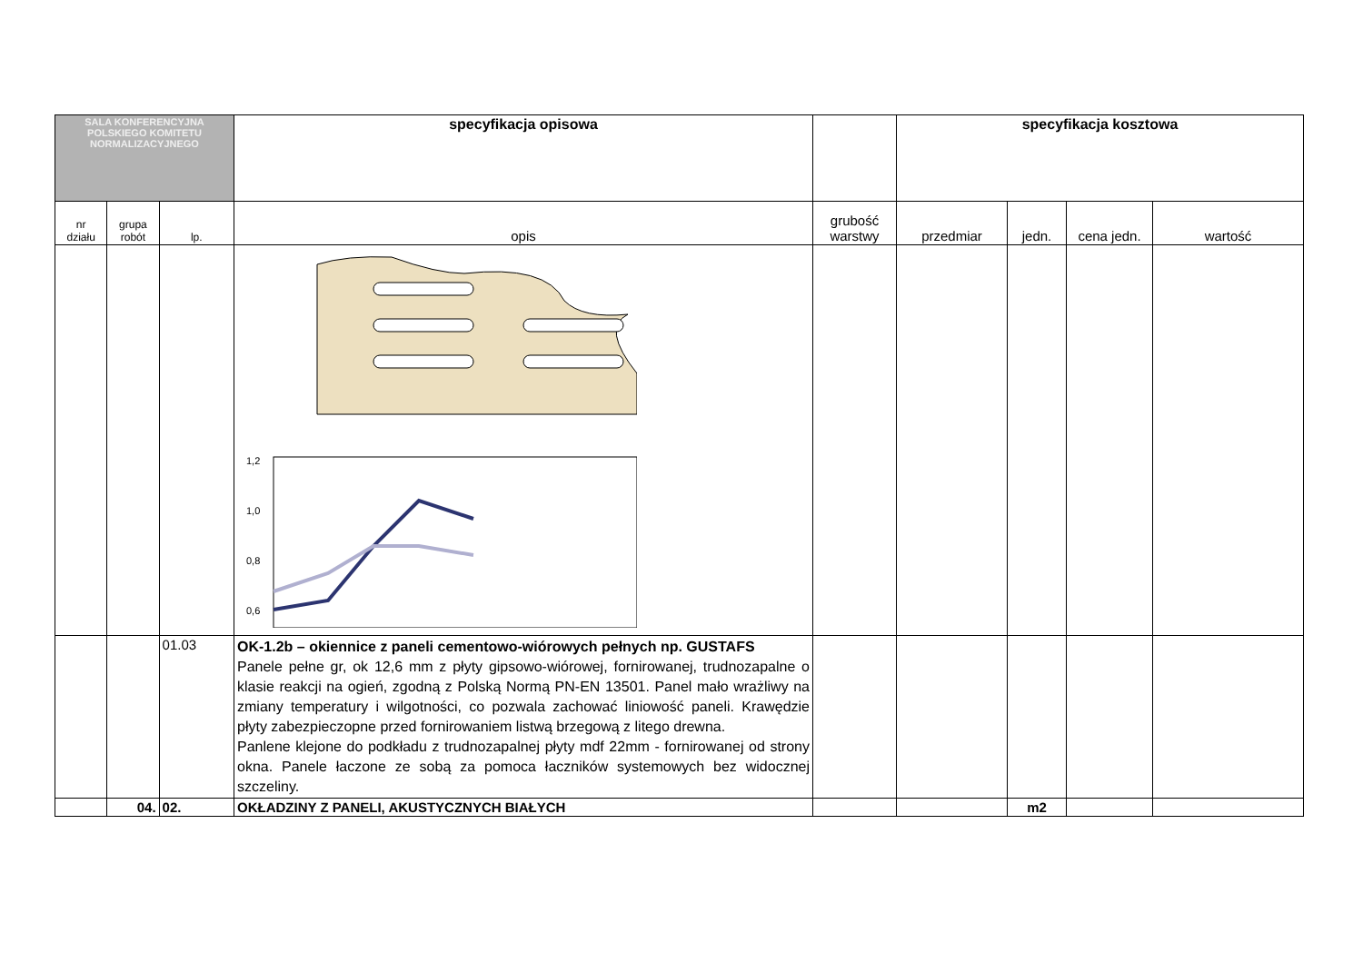| SALA KONFERENCYJNA POLSKIEGO KOMITETU NORMALIZACYJNEGO | | | specyfikacja opisowa | | specyfikacja kosztowa | | | |
| nr działu | grupa robót | lp. | opis | grubość warstwy | przedmiar | jedn. | cena jedn. | wartość |
| | | | 1,2 1,0 0,8 0,6 | | | | | |
| | | 01.03 | OK-1.2b – okiennice z paneli cementowo-wiórowych pełnych np. GUSTAFS Panele pełne gr, ok 12,6 mm z płyty gipsowo-wiórowej, fornirowanej, trudnozapalne o klasie reakcji na ogień, zgodną z Polską Normą PN-EN 13501. Panel mało wrażliwy na zmiany temperatury i wilgotności, co pozwala zachować liniowość paneli. Krawędzie płyty zabezpieczopne przed fornirowaniem listwą brzegową z litego drewna. Panlene klejone do podkładu z trudnozapalnej płyty mdf 22mm - fornirowanej od strony okna. Panele łaczone ze sobą za pomoca łaczników systemowych bez widocznej szczeliny. | | | | | |
| | 04. | 02. | OKŁADZINY Z PANELI, AKUSTYCZNYCH BIAŁYCH | | | m2 | | |